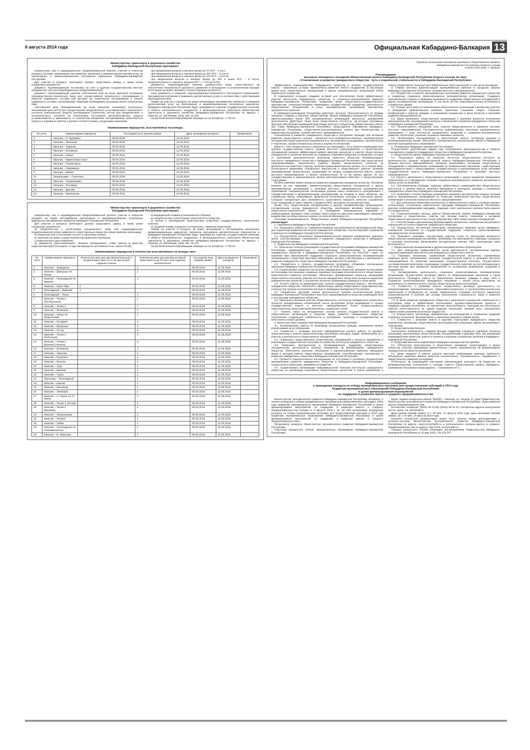8 августа 2014 года Официальная Кабардино-Балкария 13
Министерство транспорта и дорожного хозяйства
Кабардино-Балкарской Республики приглашает
юридических лиц и индивидуальных предпринимателей принять участие в открытом конкурсе на право организации пассажирских перевозок и оказания диспетчерских услуг на пригородных и межмуниципальных регулярных маршрутах Кабардино-Балкарской Республики.
Для участия в конкурсе претендент должен представить заявку, а также копии следующих документов:
документ, подтверждающий постановку на учет в Едином государственном реестре юридических лиц или индивидуальных предпринимателей;
документ, подтверждающий наличие собственной (или на ином законном основании) производственно-технической базы для осуществления технического обслуживания и ремонта подвижного состава или договор на техническое обслуживание и ремонт подвижного состава с организацией, имеющей необходимую производственно-техническую базу;
собственный (или принадлежащий на ином законном основании) контрольно-технический пункт (КТП) для осуществления предрейсового и послерейсового технического контроля транспортных средств (необходимое количество постов для предрейсового и послерейсового контроля за техническим состоянием автотранспортных средств устанавливается в зависимости от количества ежедневно обслуживаемых транспортных средств и режима их работы и должно соответствовать следующим значениям:
при ежедневном выпуске в пиковое время до 50 АТС – 1 пост,
при ежедневном выпуске в пиковое время до 100 АТС – 2 поста,
при ежедневном выпуске в пиковое время до 150 АТС – 3 поста,
при ежедневном выпуске в пиковое время до 200 и выше АТС – 4 поста, продолжительность пикового выпуска АТС – с 6.00 до 8.00);
документы, подтверждающие наличие должностного лица, ответственного за обеспечение безопасности дорожного движения и прошедшего в установленном порядке аттестацию на право занимать соответствующую должность;
иные документы и сведения, подтверждающие возможность Претендента организовать пассажирские перевозки и оказывать диспетчерские услуги в соответствии с действующим законодательством.
Заявки на участие в конкурсе на право организации пассажирских перевозок и оказания диспетчерских услуг на пригородных и межмуниципальных регулярных маршрутах Кабардино-Балкарской Республики будут приниматься отделом государственной политики в области автомобильного, воздушного и железнодорожного транспорта Министерства транспорта и дорожного хозяйства Кабардино-Балкарской Республики по адресу: г. Нальчик, ул. Мечникова, 130а, каб. № 105.
За дополнительной информацией обращаться по телефону: 77-83-05.
Наименование маршрутов, выставляемых на конкурс
| № лота | Наименование маршрута | Последний срок приема заявок | Дата проведения конкурса | Примечание |
| --- | --- | --- | --- | --- |
| 1 | Нальчик – Н. Куркужин | 08.09.2014 | 12.09.2014 | |
| 2 | Нальчик – Жемтала | 08.09.2014 | 12.09.2014 | |
| 3 | Нальчик – Зарагиж | 08.09.2014 | 12.09.2014 | |
| 4 | Нальчик – Кичмалка | 08.09.2014 | 12.09.2014 | |
| 5 | Нальчик – Хабаз | 08.09.2014 | 12.09.2014 | |
| 6 | Нальчик – Каменномостское | 08.09.2014 | 12.09.2014 | |
| 7 | Нальчик – Племсовхоз | 08.09.2014 | 12.09.2014 | |
| 8 | Нальчик – Сармаково | 08.09.2014 | 12.09.2014 | |
| 9 | Нальчик – Малка | 08.09.2014 | 12.09.2014 | |
| 10 | Залукокоаже – Пятигорск | 08.09.2014 | 12.09.2014 | |
| 11 | Нальчик – Залукокоаже | 08.09.2014 | 12.09.2014 | |
| 12 | Нальчик – Конзавод | 08.09.2014 | 12.09.2014 | |
| 13 | Нальчик – Дженал | 08.09.2014 | 12.09.2014 | |
| 14 | Нальчик – Камлюково | 08.09.2014 | 12.09.2014 | |
Министерство транспорта и дорожного хозяйства
Кабардино-Балкарской Республики приглашает
юридических лиц и индивидуальных предпринимателей принять участие в открытом конкурсе на право обслуживания пригородных и межмуниципальных регулярных маршрутов пассажирских перевозок Кабардино-Балкарской Республики.
Для участия в конкурсе претендент должен представить заявку, а также копии следующих документов:
а) свидетельства о регистрации юридического лица или индивидуального предпринимателя (копия заверяется ответственным лицом при представлении оригинала);
б) свидетельства о постановке на учет в налоговом органе;
в) лицензии на право осуществления пассажирских перевозок;
г) водительского удостоверения;
д) документа, удостоверяющего наличие непрерывного стажа работы в качестве водителя автобуса последние 3 года (на маршруты протяженностью свыше 50 км);
е) медицинской справки установленного образца;
ж) свидетельства о регистрации транспортного средства;
з) талона о прохождении транспортным средством государственного технического осмотра;
и) трудовой книжки (трудового соглашения с наемным водителем).
Заявки на участие в конкурсе на право организации и обслуживания регулярных межмуниципальных маршрутов перевозок пассажиров автомобильным транспортом в Кабардино-Балкарской Республике будут приниматься отделом государственной политики в области автомобильного, воздушного и железнодорожного транспорта Министерства транспорта и дорожного хозяйства Кабардино-Балкарской Республики по адресу: г. Нальчик, ул. Мечникова, 130а, каб. № 105.
За дополнительной информацией обращаться по телефону: 77-83-05.
Наименование маршрутов и количество выставляемых на конкурс квот
| № лота | Наименование маршрута | Количество квот для автобусов большой и средней вместимости от 21 места для сидения и выше | Количество квот для автобусов малой вместимости до 20 мест для сидения включительно | Последний срок приема заявок | Дата проведения конкурса | Примечание |
| --- | --- | --- | --- | --- | --- | --- |
| 1. | Нальчик – Атажукино | | 2 | 08.09.2014 | 11.09.2014 | |
| 2. | Нальчик – Шалушка ч/з Кенже | | 2 | 08.09.2014 | 11.09.2014 | |
| 3. | Нальчик – Прохладный ч/з Карагач | | 2 | 08.09.2014 | 11.09.2014 | |
| 4. | Нальчик – Куба-Таба | 2 | | 08.09.2014 | 11.09.2014 | |
| 5. | Прохладный – Майский | 1 | | 08.09.2014 | 11.09.2014 | |
| 6. | Прохладный – Терек | | 2 | 08.09.2014 | 11.09.2014 | |
| 7. | Нальчик – Чегем 1 (Октябрьская) | | 1 | 08.09.2014 | 11.09.2014 | |
| 8 | Нальчик – Чегем 2 | | 7 | 08.09.2014 | 11.09.2014 | |
| 9 | Нальчик – Жемтала | | 2 | 08.09.2014 | 11.09.2014 | |
| 10. | Нальчик – Этоко ч/з Залукокоаже | | 2 | 08.09.2014 | 11.09.2014 | |
| 11. | Нальчик – Исламей | | 4 | 08.09.2014 | 11.09.2014 | |
| 12. | Нальчик – Шалушка | | 6 | 08.09.2014 | 11.09.2014 | |
| 13 | Нальчик – Алтуд | | 4 | 08.09.2014 | 11.09.2014 | |
| 14 | Нальчик – Чегем 1 (Больница) | | 3 | 08.09.2014 | 11.09.2014 | |
| 15 | Нальчик – Чегем 1 Верхний (Ленина) | | 4 | 08.09.2014 | 11.09.2014 | |
| 16 | Нальчик – Кичмалка | | 2 | 08.09.2014 | 11.09.2014 | |
| 17 | Нальчик – Заюково | | 2 | 08.09.2014 | 11.09.2014 | |
| 18 | Нальчик – Куркужин | | 1 | 08.09.2014 | 11.09.2014 | |
| 19 | Нальчик – Кишпек | | 2 | 08.09.2014 | 11.09.2014 | |
| 20 | Нальчик – Урух | | 1 | 08.09.2014 | 11.09.2014 | |
| 21 | Нальчик – Карагач | | 2 | 08.09.2014 | 11.09.2014 | |
| 22 | Нальчик – Терек | | 1 | 08.09.2014 | 11.09.2014 | |
| 23 | Тырныауз – Прохладный | | 1 | 08.09.2014 | 11.09.2014 | |
| 24 | Нальчик – Баксан | | 1 | 08.09.2014 | 11.09.2014 | |
| 25 | Нальчик – Кашхатау | | 1 | 08.09.2014 | 11.09.2014 | |
| 26 | Нальчик – Лечинкай | | 1 | 08.09.2014 | 11.09.2014 | |
| 27 | Нальчик – Н. Черек ч/з Ст. Черек | | 3 | 08.09.2014 | 11.09.2014 | |
| 28 | Нальчик – Чегем 1 (Почта) | | 1 | 08.09.2014 | 11.09.2014 | |
| 29 | Нальчик – Чегем 1 (Кулиева) | | 2 | 08.09.2014 | 11.09.2014 | |
| 30 | Нальчик – Залукокоаже | | 1 | 08.09.2014 | 11.09.2014 | |
| 31 | Нальчик – Яникой | | 1 | 08.09.2014 | 11.09.2014 | |
| 32 | Нальчик – Хабаз | | 1 | 08.09.2014 | 11.09.2014 | |
| 33 | Нальчик – Прохладный ч/з Новоивановское | | 1 | 08.09.2014 | 11.09.2014 | |
| 34 | Нальчик – В. Жемтала | | 1 | 08.09.2014 | 11.09.2014 | |
Приняты на восьмом пленарном заседании Общественной палаты
Кабардино-Балкарской Республики второго созыва
8 июля 2014 года, г. Нальчик
Рекомендации
восьмого пленарного заседания Общественной палаты Кабардино-Балкарской Республики второго созыва на тему:
«Становление и развитие гражданского общества - путь к социальной стабильности в Кабардино-Балкарской Республике»
Эффективное взаимодействие гражданского общества и органов государственной власти – важнейшее условие гармоничного развития любого государства. В настоящее время роль общественных объединений и других некоммерческих организаций (НКО) значительно возрастает.
В современной ситуации создание условий для обеспечения более эффективного участия институтов гражданского общества в социально-экономическом развитии Кабардино-Балкарской Республики, внедрения форм общественно-государственного партнерства, совершенствования механизмов государственной поддержки деятельности общественных объединений и иных некоммерческих организаций приобретает приоритетное значение.
В Кабардино-Балкарской Республике действует институт Уполномоченного по правам человека, создана и работает Общественная палата Кабардино-Балкарской Республики, зарегистрировано более 800 некоммерческих организаций различных направлений деятельности. Действуют также иные общественные институты, на которые возложены функции обеспечения взаимодействия между властью и обществом (общественные советы при Главе Кабардино-Балкарской Республики, Председателе Парламента Кабардино-Балкарской Республики, общественно-консультативные советы при министерствах и ведомствах республики, органах местного самоуправления).
Становление и развитие гражданского общества в республике проходит при активном развитии общественного сектора - обширной сети неправительственных, некоммерческих объединений самой различной направленности: ветеранских и молодежных, экономических и творческих, профессиональных союзов и клубов по интересам.
Вместе с тем, сегодня нельзя с уверенностью утверждать, что в области взаимодействия органов государственной власти, органов местного самоуправления и общественных объединений налажен эффективный диалог. Широкие дискуссии и участие общественных объединений в принятии решений по социально значимым вопросам по-прежнему отстают от требований демократических принципов развитого общества. Формирующиеся институты гражданского общества в Кабардино-Балкарской Республике еще недостаточно самоорганизованы, недостаточно развиты формы общественного контроля за деятельностью властных структур, включая правоохранительные органы, не в полной мере используются механизмы социального партнерства и общественного участия. Влияние некоммерческих общественных организаций на органы государственной власти, органы местного самоуправления и бизнес незначительно. В то же время, далеко не все государственные и муниципальные органы заинтересованно работают с общественными структурами.
Особое значение имеют процессы развития гражданских инициатив на местах. Огромное влияние на них оказывают взаимоотношения общественных объединений и других некоммерческих организаций с органами местного самоуправления муниципальных образований. Некоммерческие организации должны иметь возможность конкурировать с государственными и муниципальными учреждениями за госзаказ в таких областях, как социальная сфера, образование, физическое воспитание, культура и некоторые другие. Ситуация конкуренции даст возможность существенно повысить качество социальных услуг гражданам, а также поднять стандарты НКО, расширить их ресурсную базу.
Кроме того, общественным объединениям и другим некоммерческим организациям, составляющим основу гражданского общества, необходимо активнее участвовать в общественно-политической жизни, в проведении избирательных кампаний и референдумов, выражать свою позицию через средства массовой информации, оказывать воздействие на общественное мнение, во многом формируя его.
Учитывая вышеизложенное, Общественная палата Кабардино-Балкарской Республики рекомендует:
1. Парламенту Кабардино-Балкарской Республики:
1.1. Продолжить работу по совершенствованию республиканской законодательной базы для содействия развитию институтов гражданского общества, способствующей социальной стабильности в Кабардино-Балкарской Республике.
1.2. Осуществлять мониторинг правоприменительной практики нормативных правовых актов, способствующих становлению и развитию гражданского общества в Кабардино-Балкарской Республике.
2. Правительству Кабардино-Балкарской Республики:
2.1. Обеспечить полную реализацию государственной программы Кабардино-Балкарской Республики «Взаимодействие с общественными объединениями и институтами гражданского общества в Кабардино-Балкарской Республике» на 2013-2017 годы» по оказанию мер материальной поддержки социально ориентированным некоммерческим организациям и средствам массовой информации, активно участвующим в становлении и развитии гражданского общества в Кабардино-Балкарской Республике.
2.2. Разработать и принять государственную программу «Правовое просвещение населения Кабардино-Балкарской Республики» на 2014-2017 годы».
2.3. Содействовать развитию институтов гражданского общества, активнее использовать их потенциал при решении социально значимых программ экономического и общественно-политического развития республики. Обеспечить формирование реальных механизмов общественного контроля, участие институтов гражданского общества в процессе выработки управленческих решений, в экспертизе проектов нормативных правовых и иных актов.
2.4. Усилить работу по взаимодействию органов государственной власти с институтами гражданского общества. Обеспечить эффективную работу общественно-представительных структур при органах исполнительной власти Кабардино-Балкарской Республики.
2.5. Разработать критерий оценки деятельности органов исполнительной власти Кабардино-Балкарской Республики и местного самоуправления в вопросах взаимодействия с институтами гражданского общества.
2.6. Обеспечить активное участие общественности, институтов гражданского общества в процессе формирования политической элиты республики путем выдвижения в органы государственной власти и местного самоуправления более профессионально подготовленных представителей различных социальных слоев.
2.7. Принять меры по объединению усилий органов государственной власти и общественных организаций в решении задач развития гражданского общества, обеспечения социальной стабильности в республике, перехода к сотрудничеству на качественно новый уровень.
3. Министерствам и ведомствам Кабардино-Балкарской Республики:
3.1. Активизировать работу по правовому просвещению граждан, повышению уровня реагирования на их обращения.
3.2. Совместно с органами местного самоуправления усилить работу по духовно-нравственному и военно-патриотическому воспитанию молодых людей, привлечению их к участию в деятельности общественных объединений.
3.3. Привлекать представителей общественных объединений к процессу разработки и реализации государственных программ по развитию институтов гражданского общества.
3.4. Оказывать методическую и организационную поддержку общественным объединениям, деятельность которых направлена на формирование гражданского общества. Обеспечить изучение, обобщение и распространение наиболее передовых форм и методов работы общественных объединений, способствующих становлению и развитию гражданского общества в Кабардино-Балкарской Республике.
3.5. Провести социологическое исследование по состоянию и основным приоритетным направлениям развития гражданского общества в Кабардино-Балкарской Республике, осуществлять мониторинг динамики его развития.
3.6. Содействовать активизации информационной политики институтов гражданского общества по пропаганде позитивных общественных ценностей и опыта вовлечения в орбиту общественно-полезных дел значительных групп населения, в том числе молодежи.
4. Главам местных администраций муниципальных районов и городских округов Кабардино-Балкарской Республики, органам местного самоуправления:
4.1. Разработать и принять муниципальные программы развития гражданского общества и поддержки социально ориентированных некоммерческих организаций. Создавать экономические стимулы и правовые возможности поддержки общественных объединений и других некоммерческих организаций, в том числе за счет благотворительных источников и социального заказа.
4.2. Осуществить меры по привлечению общественных организаций к активному участию в проведении муниципальных выборов, публичных слушаний, сходов, собраний, конференций и опросов граждан, в реализации социальных и иных проектов и программ развития муниципалитетов.
4.3. Шире привлекать общественные организации к решению вопросов исполнения законодательства, регулирующего вопросы становления и развития гражданского общества в Кабардино-Балкарской Республике.
4.4. Распространять передовой опыт участия общественности в развитии системы местного самоуправления. Систематически информировать население муниципального образования о роли институтов гражданского общества в социально-экономическом развитии территорий, решении социально значимых проектов.
4.5. Организовать бесперебойную и качественную работу телефонов доверия и антикоррупционных линий. Обеспечить своевременное рассмотрение жалоб и обращений жителей муниципального образования.
5. Прокуратуре Кабардино-Балкарской Республики:
Осуществлять действенный надзор над соблюдением законодательства в области становления и развития гражданского общества в Кабардино-Балкарской Республике.
6. Общественной палате Кабардино-Балкарской Республики:
6.1. Продолжить работу по развитию института общественного контроля за деятельностью органов государственной власти Кабардино-Балкарской Республики и органов местного самоуправления. Активнее использовать потенциал общественных объединений и некоммерческих организаций по ознакомлению населения с действующим законодательством о предоставлении государственных и муниципальных услуг органами государственной власти Кабардино-Балкарской Республики и органами местного самоуправления.
6.2. Изучить деятельность общественных организаций с целью выработки механизмов привлечения их к обсуждению проблем социально-экономического развития республики и поиску путей их решения.
6.3. Систематически обобщать практику эффективного взаимодействия общественных институтов и органов власти, включать материалы в ежегодные доклады о положении гражданского общества в Кабардино-Балкарской Республике.
6.4. Привлекать соответствующие учреждения оказывать методическую помощь органам власти муниципальных образований по вопросам вовлечения местных общественных организаций к решению вопросов местного самоуправления.
6.5. Для укрепления межконфессионального и межэтнического мира и согласия активно использовать исторически накопленный народами Кабардино-Балкарской Республики, другими северокавказскими народами, традиции, опыт разрешения проблем через диалог и сотрудничество.
6.6. Совершенствовать методы работы Общественной палаты Кабардино-Балкарской Республики и общественных советов при органах власти, привлекая к активной общественной деятельности все более широкий круг НКО, общественных объединений.
6.7. Способствовать дальнейшему формированию экспертного сообщества республики и повышению его роли в развитии гражданского общества.
6.8. Осуществлять постоянный мониторинг нормативных правовых актов Кабардино-Балкарской Республики по государственной поддержке социально ориентированных некоммерческих организаций.
6.9. Проводить семинары, консультации, круглые столы по повышению активности общественных организаций республики, приближая эти мероприятия к районам, городским и сельским поселениям. Организовать методическую помощь НКО, начинающим свою деятельность.
7. Общественным объединениям и другим некоммерческим организациям:
7.1. Для повышения эффективности своей деятельности систематически изучать практику взаимодействия институтов гражданского общества и власти.
7.2. Развивать механизмы независимой общественной экспертизы нормативных правовых актов, принимаемых органами государственной власти и органами местного самоуправления по вопросам реализации государственной политики. Осуществлять систематический мониторинг реализации государственной политики на республиканском и местном уровне для выработки предложений по устранению выявленных упущений и недоработок.
7.3. Активизировать деятельность социально ориентированных некоммерческих организаций. Осуществлять активную работу по информированию населения о своей деятельности. Проводить работу по привлечению активных граждан в ряды НКО и социально ориентированных гражданских инициатив с целью роста масштабов их деятельности и влияния на все стороны общественной жизни республики.
7.4. Совместно с органами власти осуществлять активную деятельность по предупреждению межнациональных, межконфессиональных и внутриконфессиональных разногласий и конфликтов на основе гармоничного сочетания интересов различных национальностей и религий как основы обеспечения стабильности, мира и развития республики.
7.5. В целях развития гражданского общества и укрепления социальной стабильности в республике шире и эффективнее использовать духовно-нравственные ценности и традиции народов республики, их патриотизм, веротерпимость, присущее им обостренное чувство ответственности за судьбу будущих поколений, вековой опыт преодоления совместными усилиями жизненных трудностей.
7.6. Осуществлять пропаганду, направленную на возрождение и сохранение традиций семейных отношений, формирование у населения здорового образа жизни.
7.7. Совместно с органами власти и другими структурами гражданского общества разработать механизмы общественного противодействия коррупции, идеям экстремизма и терроризма.
8. Представителям бизнеса:
Рассмотреть возможность создания фондов поддержки социально значимых проектов (программ), выполняемых общественными объединениями и другими НКО, как механизма взаимодействия общества, власти и бизнеса в решении социальных проблем в Кабардино-Балкарской Республике.
9. Средствам массовой информации Кабардино-Балкарской Республики:
9.1. Обеспечить всестороннее и объективное отражение происходящих в жизни общества событий, публикацию аналитических статей, направленных на формирование гражданской активности населения.
9.2. Шире внедрять в работу средств массовой информации практику публичного обсуждения наиболее важных вопросов политического, экономического, социального и общественного развития республики.
10.Контроль за реализацией настоящих рекомендаций возложить на Комиссию по межнациональным отношениям и свободе совести Общественной палаты Кабардино-Балкарской Республики (председатель – Тхазаплижев М.Т.).
Информационное сообщение
о проведении конкурса по отбору муниципальных программ для предоставления субсидий в 2014 году
бюджетам муниципальных образований Кабардино-Балкарской Республики
в целях финансирования мероприятий
по поддержке и развитию малого и среднего предпринимательства
Министерство экономического развития Кабардино-Балкарской Республики объявляет о начале конкурсного отбора муниципальных программ для предоставления субсидий в 2014 году бюджетам муниципальных образований Кабардино-Балкарской Республики в целях финансирования мероприятий по поддержке и развитию малого и среднего предпринимательства (приказ от 6 августа 2014 г. № 43 «Об организации проведения конкурса по отбору муниципальных программ для предоставления субсидий в 2014 году бюджетам муниципальных образований Кабардино-Балкарской Республики в целях финансирования мероприятий по поддержке и развитию малого и среднего предпринимательства»).
Организатор конкурса: Министерство экономического развития Кабардино-Балкарской Республики.
Участники конкурсного отбора: муниципальные образования Кабардино-Балкарской Республики.
Адрес подачи конкурсных заявок: 360028, г. Нальчик, пр. Ленина, 27, Дом Правительства, Министерство экономического развития Кабардино-Балкарской Республики, отдел развития малого предпринимательства.
Контактные телефоны: (8662) 40-55-84, (8662) 40-55-12. Контактные адреса электронной почты: uprav_mp_kbr@mail.ru.
Дата начала приема заявок: 9 ч. 00 мин. 15 августа 2014 года, дата окончания приема заявок: 18 ч. 00 мин. 25 августа 2014 года.
Комплект конкурсной документации может быть получен всеми претендентами с интернет-портала Министерства экономического развития Кабардино-Балкарской Республики по адресу: www.economykbr.ru и регионального портала малого и среднего предпринимательства по адресу: http://smb. economykbr.ru.
Порядок конкурсного отбора утвержден постановлением Правительства Кабардино-Балкарской Республики от 13 мая 2011 г. № 123-ПП.